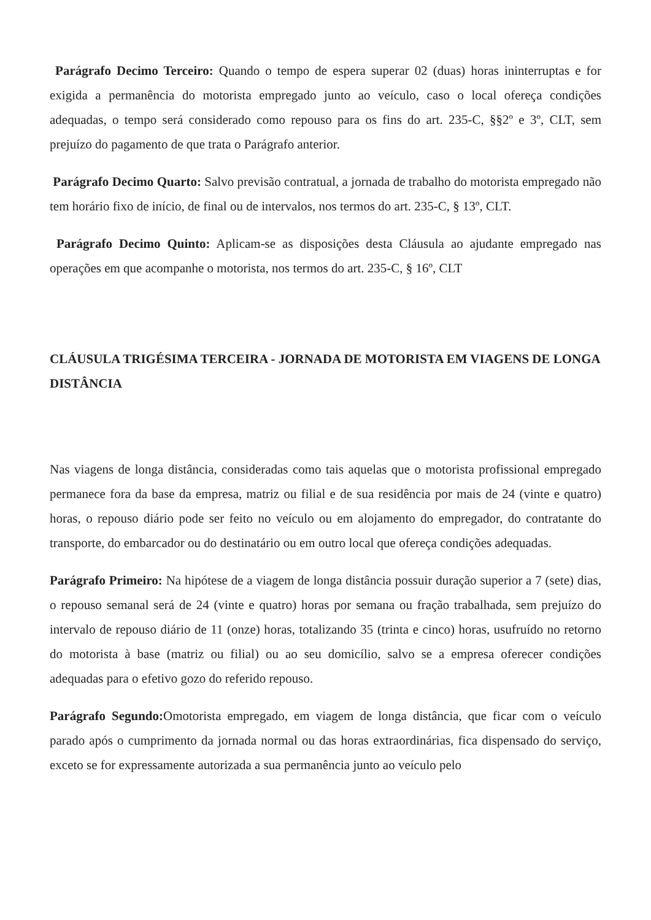Parágrafo Decimo Terceiro: Quando o tempo de espera superar 02 (duas) horas ininterruptas e for exigida a permanência do motorista empregado junto ao veículo, caso o local ofereça condições adequadas, o tempo será considerado como repouso para os fins do art. 235-C, §§2º e 3º, CLT, sem prejuízo do pagamento de que trata o Parágrafo anterior.
Parágrafo Decimo Quarto: Salvo previsão contratual, a jornada de trabalho do motorista empregado não tem horário fixo de início, de final ou de intervalos, nos termos do art. 235-C, § 13º, CLT.
Parágrafo Decimo Quinto: Aplicam-se as disposições desta Cláusula ao ajudante empregado nas operações em que acompanhe o motorista, nos termos do art. 235-C, § 16º, CLT
CLÁUSULA TRIGÉSIMA TERCEIRA - JORNADA DE MOTORISTA EM VIAGENS DE LONGA DISTÂNCIA
Nas viagens de longa distância, consideradas como tais aquelas que o motorista profissional empregado permanece fora da base da empresa, matriz ou filial e de sua residência por mais de 24 (vinte e quatro) horas, o repouso diário pode ser feito no veículo ou em alojamento do empregador, do contratante do transporte, do embarcador ou do destinatário ou em outro local que ofereça condições adequadas.
Parágrafo Primeiro: Na hipótese de a viagem de longa distância possuir duração superior a 7 (sete) dias, o repouso semanal será de 24 (vinte e quatro) horas por semana ou fração trabalhada, sem prejuízo do intervalo de repouso diário de 11 (onze) horas, totalizando 35 (trinta e cinco) horas, usufruído no retorno do motorista à base (matriz ou filial) ou ao seu domicílio, salvo se a empresa oferecer condições adequadas para o efetivo gozo do referido repouso.
Parágrafo Segundo: Omotorista empregado, em viagem de longa distância, que ficar com o veículo parado após o cumprimento da jornada normal ou das horas extraordinárias, fica dispensado do serviço, exceto se for expressamente autorizada a sua permanência junto ao veículo pelo